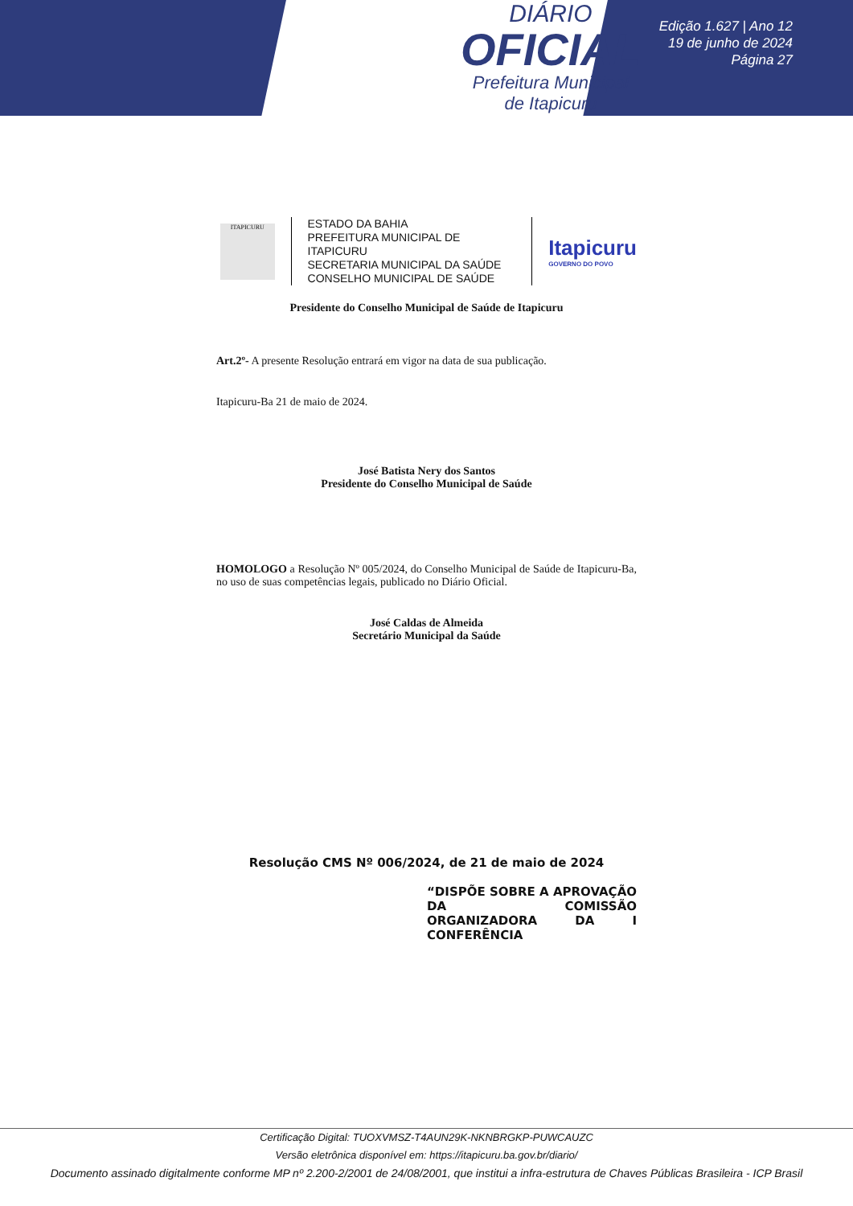DIÁRIO
OFICIAL
Prefeitura Municipal
de Itapicuru
Edição 1.627 | Ano 12
19 de junho de 2024
Página 27
ITAPICURU
ESTADO DA BAHIA
PREFEITURA MUNICIPAL DE ITAPICURU
SECRETARIA MUNICIPAL DA SAÚDE
CONSELHO MUNICIPAL DE SAÚDE
Itapicuru
GOVERNO DO POVO
Presidente do Conselho Municipal de Saúde de Itapicuru
Art.2º- A presente Resolução entrará em vigor na data de sua publicação.
Itapicuru-Ba 21 de maio de 2024.
José Batista Nery dos Santos
Presidente do Conselho Municipal de Saúde
HOMOLOGO a Resolução Nº 005/2024, do Conselho Municipal de Saúde de Itapicuru-Ba, no uso de suas competências legais, publicado no Diário Oficial.
José Caldas de Almeida
Secretário Municipal da Saúde
Resolução CMS Nº 006/2024, de 21 de maio de 2024
“DISPÕE SOBRE A APROVAÇÃO DA COMISSÃO ORGANIZADORA DA I CONFERÊNCIA
Certificação Digital: TUOXVMSZ-T4AUN29K-NKNBRGKP-PUWCAUZC
Versão eletrônica disponível em: https://itapicuru.ba.gov.br/diario/
Documento assinado digitalmente conforme MP nº 2.200-2/2001 de 24/08/2001, que institui a infra-estrutura de Chaves Públicas Brasileira - ICP Brasil